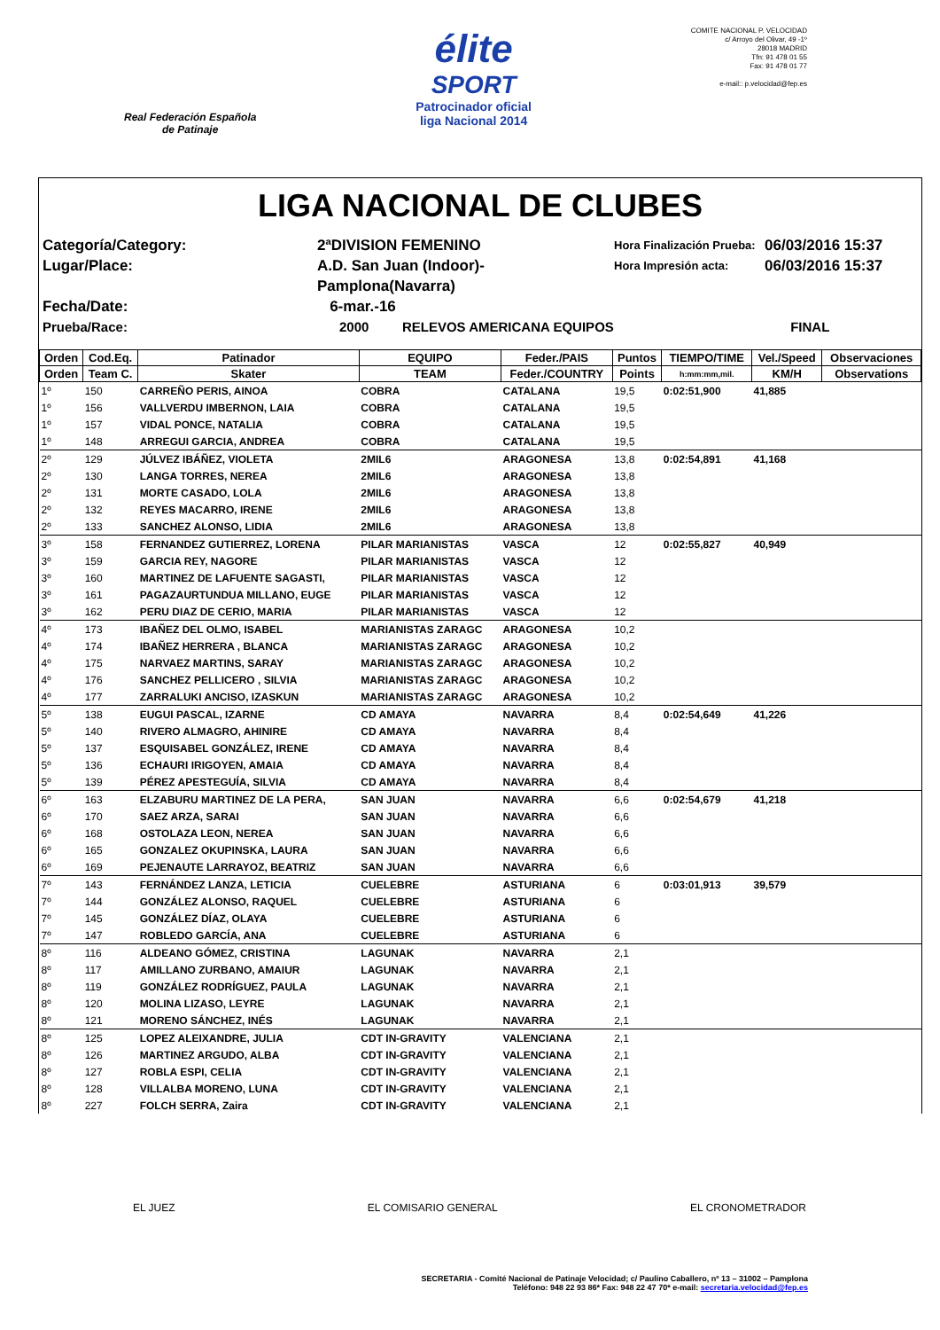Real Federación Española
de Patinaje
élite
SPORT
Patrocinador oficial
liga Nacional 2014
COMITE NACIONAL P. VELOCIDAD
c/ Arroyo del Olivar, 49 -1º
28018 MADRID
Tfn: 91 478 01 55
Fax: 91 478 01 77
e-mail:: p.velocidad@fep.es
LIGA NACIONAL DE CLUBES
Categoría/Category:
2ªDIVISION FEMENINO
Hora Finalización Prueba:
06/03/2016 15:37
Lugar/Place:
A.D. San Juan (Indoor)-Pamplona(Navarra)
Hora Impresión acta:
06/03/2016 15:37
Fecha/Date:
6-mar.-16
Prueba/Race:
2000 RELEVOS AMERICANA EQUIPOS
FINAL
| Orden | Cod.Eq. | Patinador | EQUIPO | Feder./PAIS | Puntos | TIEMPO/TIME | Vel./Speed | Observaciones |
| --- | --- | --- | --- | --- | --- | --- | --- | --- |
| Orden | Team C. | Skater | TEAM | Feder./COUNTRY | Points | h:mm:mm,mil. | KM/H | Observations |
| 1º | 150 | CARREÑO PERIS, AINOA | COBRA | CATALANA | 19,5 | 0:02:51,900 | 41,885 | |
| 1º | 156 | VALLVERDU IMBERNON, LAIA | COBRA | CATALANA | 19,5 | | | |
| 1º | 157 | VIDAL PONCE, NATALIA | COBRA | CATALANA | 19,5 | | | |
| 1º | 148 | ARREGUI GARCIA, ANDREA | COBRA | CATALANA | 19,5 | | | |
| 2º | 129 | JÚLVEZ IBÁÑEZ, VIOLETA | 2MIL6 | ARAGONESA | 13,8 | 0:02:54,891 | 41,168 | |
| 2º | 130 | LANGA TORRES, NEREA | 2MIL6 | ARAGONESA | 13,8 | | | |
| 2º | 131 | MORTE CASADO, LOLA | 2MIL6 | ARAGONESA | 13,8 | | | |
| 2º | 132 | REYES MACARRO, IRENE | 2MIL6 | ARAGONESA | 13,8 | | | |
| 2º | 133 | SANCHEZ ALONSO, LIDIA | 2MIL6 | ARAGONESA | 13,8 | | | |
| 3º | 158 | FERNANDEZ GUTIERREZ, LORENA | PILAR MARIANISTAS | VASCA | 12 | 0:02:55,827 | 40,949 | |
| 3º | 159 | GARCIA REY, NAGORE | PILAR MARIANISTAS | VASCA | 12 | | | |
| 3º | 160 | MARTINEZ DE LAFUENTE SAGASTI, | PILAR MARIANISTAS | VASCA | 12 | | | |
| 3º | 161 | PAGAZAURTUNDUA MILLANO, EUGE | PILAR MARIANISTAS | VASCA | 12 | | | |
| 3º | 162 | PERU DIAZ DE CERIO, MARIA | PILAR MARIANISTAS | VASCA | 12 | | | |
| 4º | 173 | IBAÑEZ DEL OLMO, ISABEL | MARIANISTAS ZARAGC | ARAGONESA | 10,2 | | | |
| 4º | 174 | IBAÑEZ HERRERA , BLANCA | MARIANISTAS ZARAGC | ARAGONESA | 10,2 | | | |
| 4º | 175 | NARVAEZ MARTINS, SARAY | MARIANISTAS ZARAGC | ARAGONESA | 10,2 | | | |
| 4º | 176 | SANCHEZ PELLICERO , SILVIA | MARIANISTAS ZARAGC | ARAGONESA | 10,2 | | | |
| 4º | 177 | ZARRALUKI ANCISO, IZASKUN | MARIANISTAS ZARAGC | ARAGONESA | 10,2 | | | |
| 5º | 138 | EUGUI PASCAL, IZARNE | CD AMAYA | NAVARRA | 8,4 | 0:02:54,649 | 41,226 | |
| 5º | 140 | RIVERO ALMAGRO, AHINIRE | CD AMAYA | NAVARRA | 8,4 | | | |
| 5º | 137 | ESQUISABEL GONZÁLEZ, IRENE | CD AMAYA | NAVARRA | 8,4 | | | |
| 5º | 136 | ECHAURI IRIGOYEN, AMAIA | CD AMAYA | NAVARRA | 8,4 | | | |
| 5º | 139 | PÉREZ APESTEGUÍA, SILVIA | CD AMAYA | NAVARRA | 8,4 | | | |
| 6º | 163 | ELZABURU MARTINEZ DE LA PERA, | SAN JUAN | NAVARRA | 6,6 | 0:02:54,679 | 41,218 | |
| 6º | 170 | SAEZ ARZA, SARAI | SAN JUAN | NAVARRA | 6,6 | | | |
| 6º | 168 | OSTOLAZA LEON, NEREA | SAN JUAN | NAVARRA | 6,6 | | | |
| 6º | 165 | GONZALEZ OKUPINSKA, LAURA | SAN JUAN | NAVARRA | 6,6 | | | |
| 6º | 169 | PEJENAUTE LARRAYOZ, BEATRIZ | SAN JUAN | NAVARRA | 6,6 | | | |
| 7º | 143 | FERNÁNDEZ LANZA, LETICIA | CUELEBRE | ASTURIANA | 6 | 0:03:01,913 | 39,579 | |
| 7º | 144 | GONZÁLEZ ALONSO, RAQUEL | CUELEBRE | ASTURIANA | 6 | | | |
| 7º | 145 | GONZÁLEZ DÍAZ, OLAYA | CUELEBRE | ASTURIANA | 6 | | | |
| 7º | 147 | ROBLEDO GARCÍA, ANA | CUELEBRE | ASTURIANA | 6 | | | |
| 8º | 116 | ALDEANO GÓMEZ, CRISTINA | LAGUNAK | NAVARRA | 2,1 | | | |
| 8º | 117 | AMILLANO ZURBANO, AMAIUR | LAGUNAK | NAVARRA | 2,1 | | | |
| 8º | 119 | GONZÁLEZ RODRÍGUEZ, PAULA | LAGUNAK | NAVARRA | 2,1 | | | |
| 8º | 120 | MOLINA LIZASO, LEYRE | LAGUNAK | NAVARRA | 2,1 | | | |
| 8º | 121 | MORENO SÁNCHEZ, INÉS | LAGUNAK | NAVARRA | 2,1 | | | |
| 8º | 125 | LOPEZ ALEIXANDRE, JULIA | CDT IN-GRAVITY | VALENCIANA | 2,1 | | | |
| 8º | 126 | MARTINEZ ARGUDO, ALBA | CDT IN-GRAVITY | VALENCIANA | 2,1 | | | |
| 8º | 127 | ROBLA ESPI, CELIA | CDT IN-GRAVITY | VALENCIANA | 2,1 | | | |
| 8º | 128 | VILLALBA MORENO, LUNA | CDT IN-GRAVITY | VALENCIANA | 2,1 | | | |
| 8º | 227 | FOLCH SERRA, Zaira | CDT IN-GRAVITY | VALENCIANA | 2,1 | | | |
EL JUEZ EL COMISARIO GENERAL EL CRONOMETRADOR
SECRETARIA - Comité Nacional de Patinaje Velocidad; c/ Paulino Caballero, nº 13 – 31002 – Pamplona
Teléfono: 948 22 93 86* Fax: 948 22 47 70* e-mail: secretaria.velocidad@fep.es